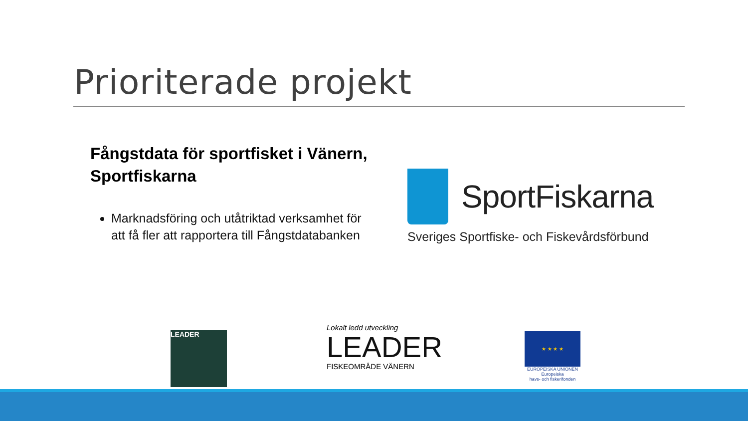Prioriterade projekt
Fångstdata för sportfisket i Vänern, Sportfiskarna
Marknadsföring och utåtriktad verksamhet för att få fler att rapportera till Fångstdatabanken
SportFiskarna
Sveriges Sportfiske- och Fiskevårdsförbund
LEADER
Lokalt ledd utveckling
LEADER
FISKEOMRÅDE VÄNERN
★ ★ ★ ★
EUROPEISKA UNIONEN
Europeiska
havs- och fiskerifonden